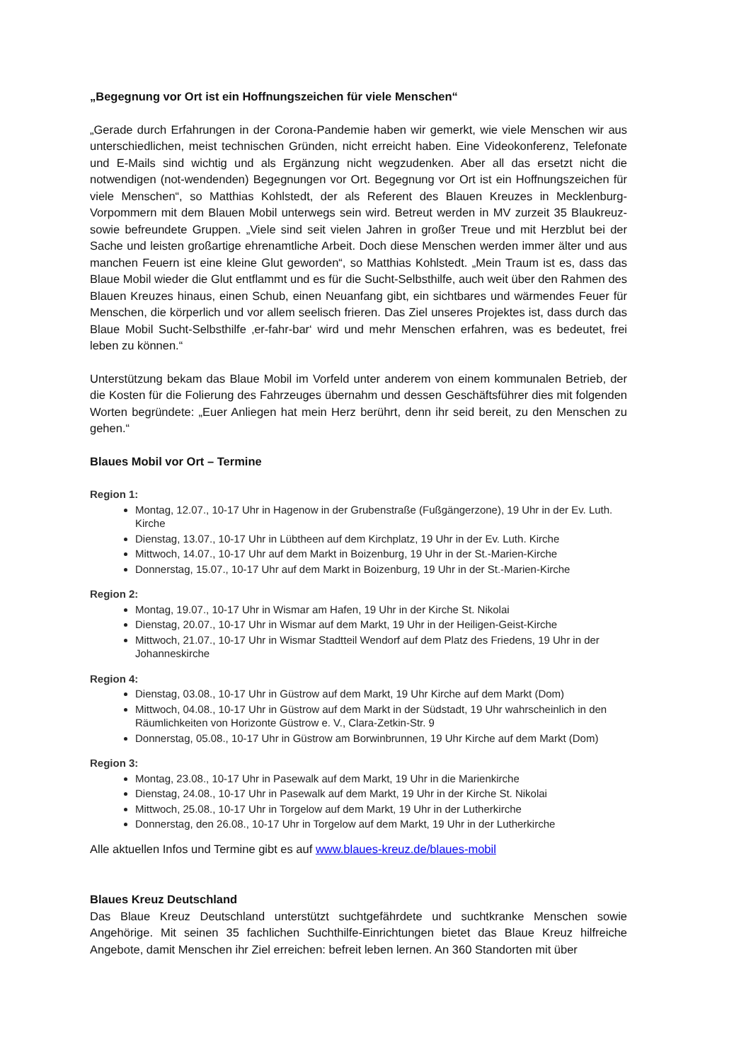„Begegnung vor Ort ist ein Hoffnungszeichen für viele Menschen“
„Gerade durch Erfahrungen in der Corona-Pandemie haben wir gemerkt, wie viele Menschen wir aus unterschiedlichen, meist technischen Gründen, nicht erreicht haben. Eine Videokonferenz, Telefonate und E-Mails sind wichtig und als Ergänzung nicht wegzudenken. Aber all das ersetzt nicht die notwendigen (not-wendenden) Begegnungen vor Ort. Begegnung vor Ort ist ein Hoffnungszeichen für viele Menschen“, so Matthias Kohlstedt, der als Referent des Blauen Kreuzes in Mecklenburg-Vorpommern mit dem Blauen Mobil unterwegs sein wird. Betreut werden in MV zurzeit 35 Blaukreuz- sowie befreundete Gruppen. „Viele sind seit vielen Jahren in großer Treue und mit Herzblut bei der Sache und leisten großartige ehrenamtliche Arbeit. Doch diese Menschen werden immer älter und aus manchen Feuern ist eine kleine Glut geworden“, so Matthias Kohlstedt. „Mein Traum ist es, dass das Blaue Mobil wieder die Glut entflammt und es für die Sucht-Selbsthilfe, auch weit über den Rahmen des Blauen Kreuzes hinaus, einen Schub, einen Neuanfang gibt, ein sichtbares und wärmendes Feuer für Menschen, die körperlich und vor allem seelisch frieren. Das Ziel unseres Projektes ist, dass durch das Blaue Mobil Sucht-Selbsthilfe ‚er-fahr-bar‘ wird und mehr Menschen erfahren, was es bedeutet, frei leben zu können.“
Unterstützung bekam das Blaue Mobil im Vorfeld unter anderem von einem kommunalen Betrieb, der die Kosten für die Folierung des Fahrzeuges übernahm und dessen Geschäftsführer dies mit folgenden Worten begründete: „Euer Anliegen hat mein Herz berührt, denn ihr seid bereit, zu den Menschen zu gehen.“
Blaues Mobil vor Ort – Termine
Region 1:
Montag, 12.07., 10-17 Uhr in Hagenow in der Grubenstraße (Fußgängerzone), 19 Uhr in der Ev. Luth. Kirche
Dienstag, 13.07., 10-17 Uhr in Lübtheen auf dem Kirchplatz, 19 Uhr in der Ev. Luth. Kirche
Mittwoch, 14.07., 10-17 Uhr auf dem Markt in Boizenburg, 19 Uhr in der St.-Marien-Kirche
Donnerstag, 15.07., 10-17 Uhr auf dem Markt in Boizenburg, 19 Uhr in der St.-Marien-Kirche
Region 2:
Montag, 19.07., 10-17 Uhr in Wismar am Hafen, 19 Uhr in der Kirche St. Nikolai
Dienstag, 20.07., 10-17 Uhr in Wismar auf dem Markt, 19 Uhr in der Heiligen-Geist-Kirche
Mittwoch, 21.07., 10-17 Uhr in Wismar Stadtteil Wendorf auf dem Platz des Friedens, 19 Uhr in der Johanneskirche
Region 4:
Dienstag, 03.08., 10-17 Uhr in Güstrow auf dem Markt, 19 Uhr Kirche auf dem Markt (Dom)
Mittwoch, 04.08., 10-17 Uhr in Güstrow auf dem Markt in der Südstadt, 19 Uhr wahrscheinlich in den Räumlichkeiten von Horizonte Güstrow e. V., Clara-Zetkin-Str. 9
Donnerstag, 05.08., 10-17 Uhr in Güstrow am Borwinbrunnen, 19 Uhr Kirche auf dem Markt (Dom)
Region 3:
Montag, 23.08., 10-17 Uhr in Pasewalk auf dem Markt, 19 Uhr in die Marienkirche
Dienstag, 24.08., 10-17 Uhr in Pasewalk auf dem Markt, 19 Uhr in der Kirche St. Nikolai
Mittwoch, 25.08., 10-17 Uhr in Torgelow auf dem Markt, 19 Uhr in der Lutherkirche
Donnerstag, den 26.08., 10-17 Uhr in Torgelow auf dem Markt, 19 Uhr in der Lutherkirche
Alle aktuellen Infos und Termine gibt es auf www.blaues-kreuz.de/blaues-mobil
Blaues Kreuz Deutschland
Das Blaue Kreuz Deutschland unterstützt suchtgefährdete und suchtkranke Menschen sowie Angehörige. Mit seinen 35 fachlichen Suchthilfe-Einrichtungen bietet das Blaue Kreuz hilfreiche Angebote, damit Menschen ihr Ziel erreichen: befreit leben lernen. An 360 Standorten mit über